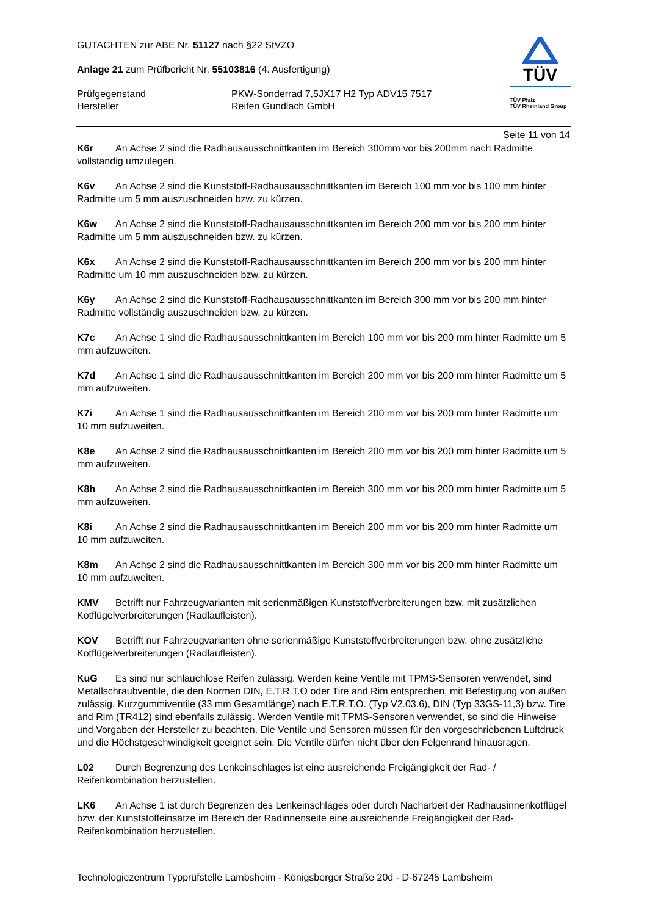GUTACHTEN zur ABE Nr. 51127 nach §22 StVZO
Anlage 21 zum Prüfbericht Nr. 55103816 (4. Ausfertigung)
Prüfgegenstand PKW-Sonderrad 7,5JX17 H2 Typ ADV15 7517
Hersteller Reifen Gundlach GmbH
TÜV
TÜV Pfalz
TÜV Rheinland Group
Seite 11 von 14
K6r An Achse 2 sind die Radhausausschnittkanten im Bereich 300mm vor bis 200mm nach Radmitte vollständig umzulegen.
K6v An Achse 2 sind die Kunststoff-Radhausausschnittkanten im Bereich 100 mm vor bis 100 mm hinter Radmitte um 5 mm auszuschneiden bzw. zu kürzen.
K6w An Achse 2 sind die Kunststoff-Radhausausschnittkanten im Bereich 200 mm vor bis 200 mm hinter Radmitte um 5 mm auszuschneiden bzw. zu kürzen.
K6x An Achse 2 sind die Kunststoff-Radhausausschnittkanten im Bereich 200 mm vor bis 200 mm hinter Radmitte um 10 mm auszuschneiden bzw. zu kürzen.
K6y An Achse 2 sind die Kunststoff-Radhausausschnittkanten im Bereich 300 mm vor bis 200 mm hinter Radmitte vollständig auszuschneiden bzw. zu kürzen.
K7c An Achse 1 sind die Radhausausschnittkanten im Bereich 100 mm vor bis 200 mm hinter Radmitte um 5 mm aufzuweiten.
K7d An Achse 1 sind die Radhausausschnittkanten im Bereich 200 mm vor bis 200 mm hinter Radmitte um 5 mm aufzuweiten.
K7i An Achse 1 sind die Radhausausschnittkanten im Bereich 200 mm vor bis 200 mm hinter Radmitte um 10 mm aufzuweiten.
K8e An Achse 2 sind die Radhausausschnittkanten im Bereich 200 mm vor bis 200 mm hinter Radmitte um 5 mm aufzuweiten.
K8h An Achse 2 sind die Radhausausschnittkanten im Bereich 300 mm vor bis 200 mm hinter Radmitte um 5 mm aufzuweiten.
K8i An Achse 2 sind die Radhausausschnittkanten im Bereich 200 mm vor bis 200 mm hinter Radmitte um 10 mm aufzuweiten.
K8m An Achse 2 sind die Radhausausschnittkanten im Bereich 300 mm vor bis 200 mm hinter Radmitte um 10 mm aufzuweiten.
KMV Betrifft nur Fahrzeugvarianten mit serienmäßigen Kunststoffverbreiterungen bzw. mit zusätzlichen Kotflügelverbreiterungen (Radlaufleisten).
KOV Betrifft nur Fahrzeugvarianten ohne serienmäßige Kunststoffverbreiterungen bzw. ohne zusätzliche Kotflügelverbreiterungen (Radlaufleisten).
KuG Es sind nur schlauchlose Reifen zulässig. Werden keine Ventile mit TPMS-Sensoren verwendet, sind Metallschraubventile, die den Normen DIN, E.T.R.T.O oder Tire and Rim entsprechen, mit Befestigung von außen zulässig. Kurzgummiventile (33 mm Gesamtlänge) nach E.T.R.T.O. (Typ V2.03.6), DIN (Typ 33GS-11,3) bzw. Tire and Rim (TR412) sind ebenfalls zulässig. Werden Ventile mit TPMS-Sensoren verwendet, so sind die Hinweise und Vorgaben der Hersteller zu beachten. Die Ventile und Sensoren müssen für den vorgeschriebenen Luftdruck und die Höchstgeschwindigkeit geeignet sein. Die Ventile dürfen nicht über den Felgenrand hinausragen.
L02 Durch Begrenzung des Lenkeinschlages ist eine ausreichende Freigängigkeit der Rad- / Reifenkombination herzustellen.
LK6 An Achse 1 ist durch Begrenzen des Lenkeinschlages oder durch Nacharbeit der Radhausinnenkotflügel bzw. der Kunststoffeinsätze im Bereich der Radinnenseite eine ausreichende Freigängigkeit der Rad-Reifenkombination herzustellen.
Technologiezentrum Typprüfstelle Lambsheim - Königsberger Straße 20d - D-67245 Lambsheim